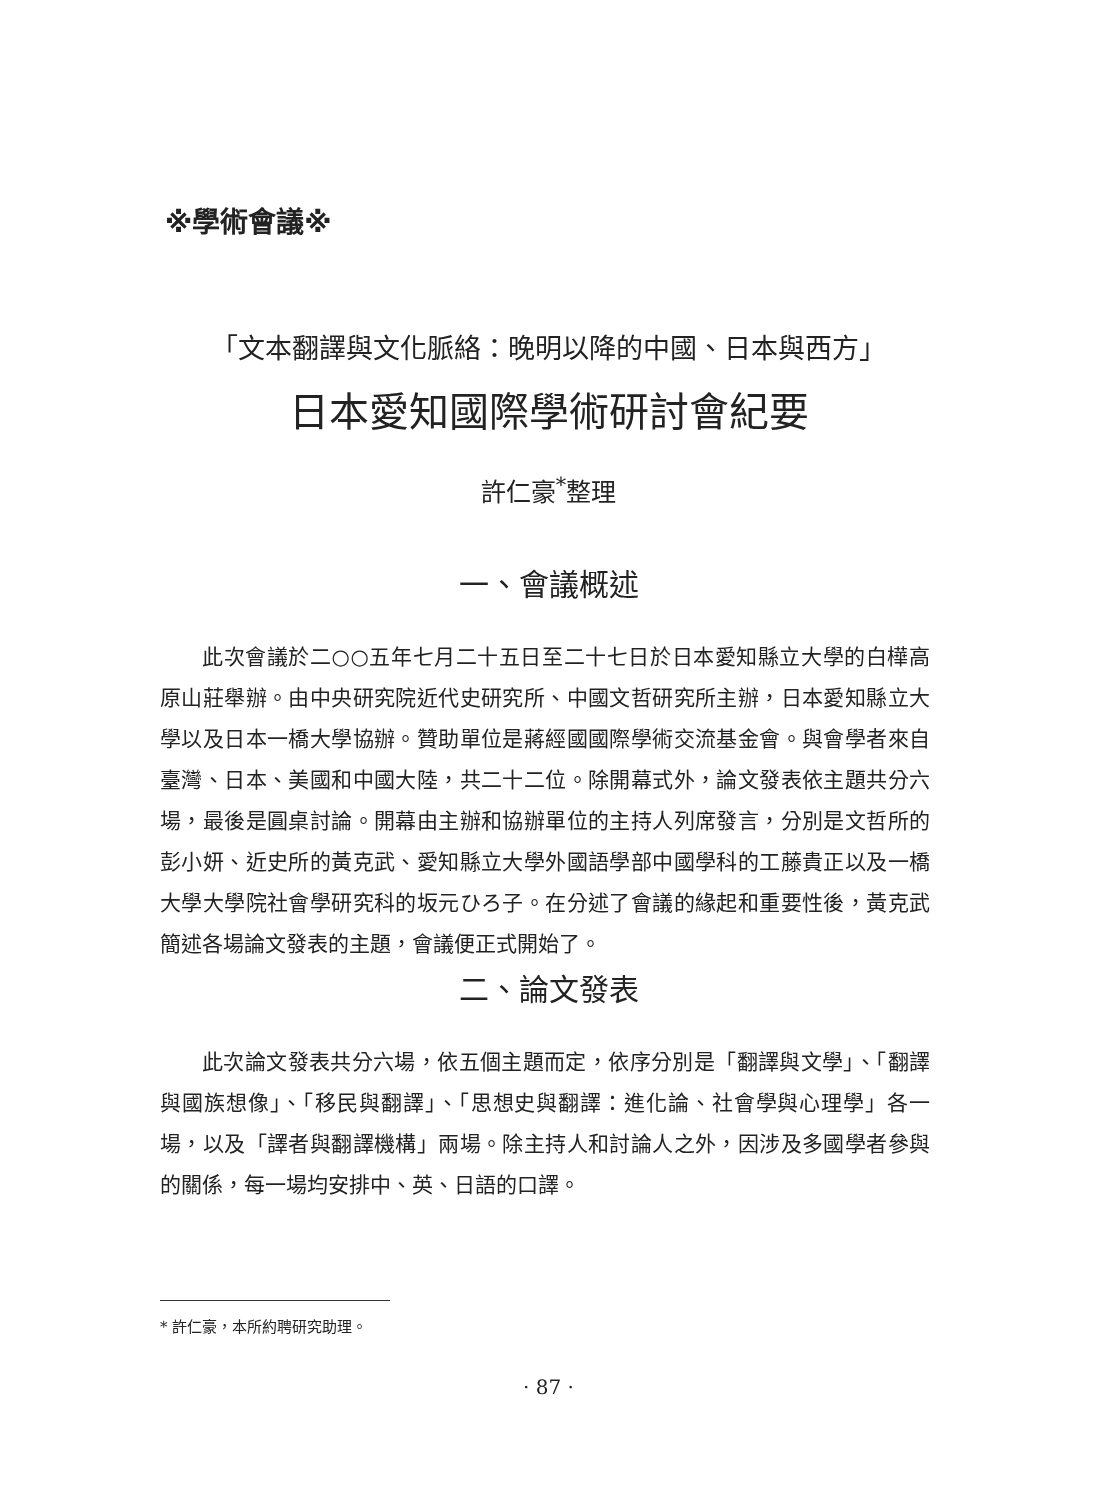※學術會議※
「文本翻譯與文化脈絡：晚明以降的中國、日本與西方」
日本愛知國際學術研討會紀要
許仁豪<sup>*</sup>整理
一、會議概述
此次會議於二○○五年七月二十五日至二十七日於日本愛知縣立大學的白樺高原山莊舉辦。由中央研究院近代史研究所、中國文哲研究所主辦，日本愛知縣立大學以及日本一橋大學協辦。贊助單位是蔣經國國際學術交流基金會。與會學者來自臺灣、日本、美國和中國大陸，共二十二位。除開幕式外，論文發表依主題共分六場，最後是圓桌討論。開幕由主辦和協辦單位的主持人列席發言，分別是文哲所的彭小妍、近史所的黃克武、愛知縣立大學外國語學部中國學科的工藤貴正以及一橋大學大學院社會學研究科的坂元ひろ子。在分述了會議的緣起和重要性後，黃克武簡述各場論文發表的主題，會議便正式開始了。
二、論文發表
此次論文發表共分六場，依五個主題而定，依序分別是「翻譯與文學」、「翻譯與國族想像」、「移民與翻譯」、「思想史與翻譯：進化論、社會學與心理學」各一場，以及「譯者與翻譯機構」兩場。除主持人和討論人之外，因涉及多國學者參與的關係，每一場均安排中、英、日語的口譯。
* 許仁豪，本所約聘研究助理。
· 87 ·